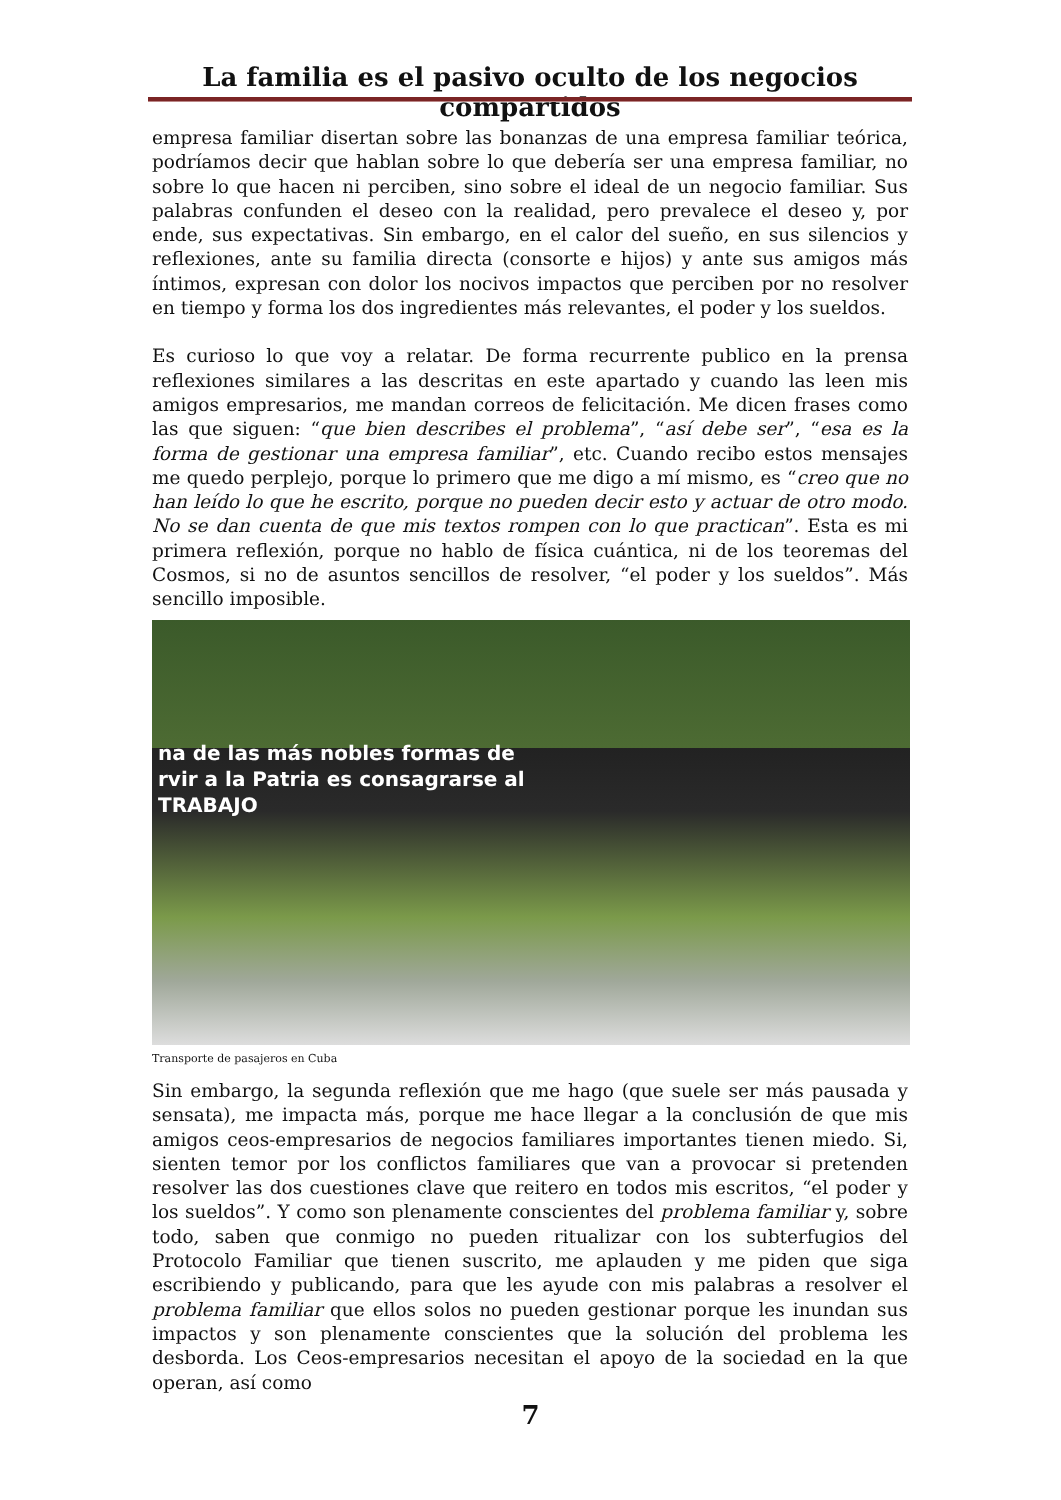La familia es el pasivo oculto de los negocios compartidos
empresa familiar disertan sobre las bonanzas de una empresa familiar teórica, podríamos decir que hablan sobre lo que debería ser una empresa familiar, no sobre lo que hacen ni perciben, sino sobre el ideal de un negocio familiar. Sus palabras confunden el deseo con la realidad, pero prevalece el deseo y, por ende, sus expectativas. Sin embargo, en el calor del sueño, en sus silencios y reflexiones, ante su familia directa (consorte e hijos) y ante sus amigos más íntimos, expresan con dolor los nocivos impactos que perciben por no resolver en tiempo y forma los dos ingredientes más relevantes, el poder y los sueldos.
Es curioso lo que voy a relatar. De forma recurrente publico en la prensa reflexiones similares a las descritas en este apartado y cuando las leen mis amigos empresarios, me mandan correos de felicitación. Me dicen frases como las que siguen: “que bien describes el problema”, “así debe ser”, “esa es la forma de gestionar una empresa familiar”, etc. Cuando recibo estos mensajes me quedo perplejo, porque lo primero que me digo a mí mismo, es “creo que no han leído lo que he escrito, porque no pueden decir esto y actuar de otro modo. No se dan cuenta de que mis textos rompen con lo que practican”. Esta es mi primera reflexión, porque no hablo de física cuántica, ni de los teoremas del Cosmos, si no de asuntos sencillos de resolver, “el poder y los sueldos”. Más sencillo imposible.
na de las más nobles formas de
rvir a la Patria es consagrarse al
TRABAJO
Transporte de pasajeros en Cuba
Sin embargo, la segunda reflexión que me hago (que suele ser más pausada y sensata), me impacta más, porque me hace llegar a la conclusión de que mis amigos ceos-empresarios de negocios familiares importantes tienen miedo. Si, sienten temor por los conflictos familiares que van a provocar si pretenden resolver las dos cuestiones clave que reitero en todos mis escritos, “el poder y los sueldos”. Y como son plenamente conscientes del problema familiar y, sobre todo, saben que conmigo no pueden ritualizar con los subterfugios del Protocolo Familiar que tienen suscrito, me aplauden y me piden que siga escribiendo y publicando, para que les ayude con mis palabras a resolver el problema familiar que ellos solos no pueden gestionar porque les inundan sus impactos y son plenamente conscientes que la solución del problema les desborda. Los Ceos-empresarios necesitan el apoyo de la sociedad en la que operan, así como
7